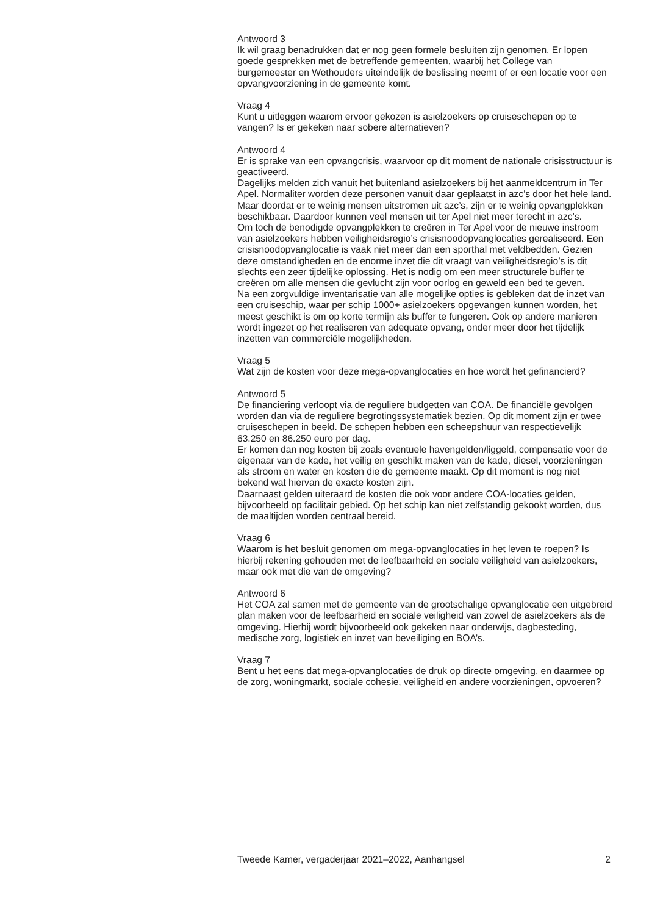Antwoord 3
Ik wil graag benadrukken dat er nog geen formele besluiten zijn genomen. Er lopen goede gesprekken met de betreffende gemeenten, waarbij het College van burgemeester en Wethouders uiteindelijk de beslissing neemt of er een locatie voor een opvangvoorziening in de gemeente komt.
Vraag 4
Kunt u uitleggen waarom ervoor gekozen is asielzoekers op cruiseschepen op te vangen? Is er gekeken naar sobere alternatieven?
Antwoord 4
Er is sprake van een opvangcrisis, waarvoor op dit moment de nationale crisisstructuur is geactiveerd.
Dagelijks melden zich vanuit het buitenland asielzoekers bij het aanmeldcentrum in Ter Apel. Normaliter worden deze personen vanuit daar geplaatst in azc’s door het hele land. Maar doordat er te weinig mensen uitstromen uit azc’s, zijn er te weinig opvangplekken beschikbaar. Daardoor kunnen veel mensen uit ter Apel niet meer terecht in azc’s.
Om toch de benodigde opvangplekken te creëren in Ter Apel voor de nieuwe instroom van asielzoekers hebben veiligheidsregio’s crisisnoodopvanglocaties gerealiseerd. Een crisisnoodopvanglocatie is vaak niet meer dan een sporthal met veldbedden. Gezien deze omstandigheden en de enorme inzet die dit vraagt van veiligheidsregio’s is dit slechts een zeer tijdelijke oplossing. Het is nodig om een meer structurele buffer te creëren om alle mensen die gevlucht zijn voor oorlog en geweld een bed te geven.
Na een zorgvuldige inventarisatie van alle mogelijke opties is gebleken dat de inzet van een cruiseschip, waar per schip 1000+ asielzoekers opgevangen kunnen worden, het meest geschikt is om op korte termijn als buffer te fungeren. Ook op andere manieren wordt ingezet op het realiseren van adequate opvang, onder meer door het tijdelijk inzetten van commerciële mogelijkheden.
Vraag 5
Wat zijn de kosten voor deze mega-opvanglocaties en hoe wordt het gefinancierd?
Antwoord 5
De financiering verloopt via de reguliere budgetten van COA. De financiële gevolgen worden dan via de reguliere begrotingssystematiek bezien. Op dit moment zijn er twee cruiseschepen in beeld. De schepen hebben een scheepshuur van respectievelijk 63.250 en 86.250 euro per dag.
Er komen dan nog kosten bij zoals eventuele havengelden/liggeld, compensatie voor de eigenaar van de kade, het veilig en geschikt maken van de kade, diesel, voorzieningen als stroom en water en kosten die de gemeente maakt. Op dit moment is nog niet bekend wat hiervan de exacte kosten zijn.
Daarnaast gelden uiteraard de kosten die ook voor andere COA-locaties gelden, bijvoorbeeld op facilitair gebied. Op het schip kan niet zelfstandig gekookt worden, dus de maaltijden worden centraal bereid.
Vraag 6
Waarom is het besluit genomen om mega-opvanglocaties in het leven te roepen? Is hierbij rekening gehouden met de leefbaarheid en sociale veiligheid van asielzoekers, maar ook met die van de omgeving?
Antwoord 6
Het COA zal samen met de gemeente van de grootschalige opvanglocatie een uitgebreid plan maken voor de leefbaarheid en sociale veiligheid van zowel de asielzoekers als de omgeving. Hierbij wordt bijvoorbeeld ook gekeken naar onderwijs, dagbesteding, medische zorg, logistiek en inzet van beveiliging en BOA’s.
Vraag 7
Bent u het eens dat mega-opvanglocaties de druk op directe omgeving, en daarmee op de zorg, woningmarkt, sociale cohesie, veiligheid en andere voorzieningen, opvoeren?
Tweede Kamer, vergaderjaar 2021–2022, Aanhangsel 2